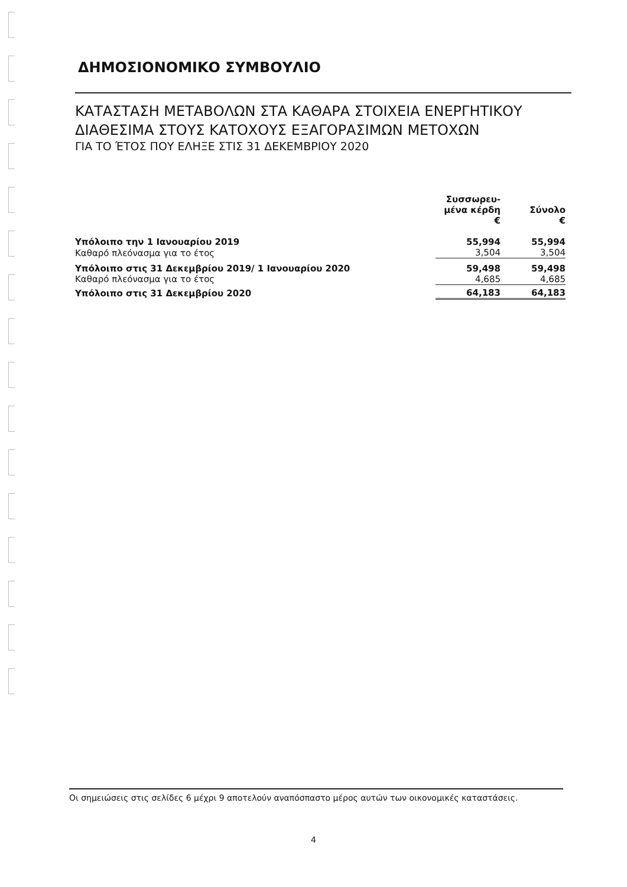ΔΗΜΟΣΙΟΝΟΜΙΚΟ ΣΥΜΒΟΥΛΙΟ
ΚΑΤΑΣΤΑΣΗ ΜΕΤΑΒΟΛΩΝ ΣΤΑ ΚΑΘΑΡΑ ΣΤΟΙΧΕΙΑ ΕΝΕΡΓΗΤΙΚΟΥ
ΔΙΑΘΕΣΙΜΑ ΣΤΟΥΣ ΚΑΤΟΧΟΥΣ ΕΞΑΓΟΡΑΣΙΜΩΝ ΜΕΤΟΧΩΝ
ΓΙΑ ΤΟ ΈΤΟΣ ΠΟΥ ΕΛΗΞΕ ΣΤΙΣ 31 ΔΕΚΕΜΒΡΙΟΥ 2020
| | Συσσωρευ- μένα κέρδη € | Σύνολο € |
| --- | --- | --- |
| Υπόλοιπο την 1 Ιανουαρίου 2019 | 55,994 | 55,994 |
| Καθαρό πλεόνασμα για το έτος | 3,504 | 3,504 |
| Υπόλοιπο στις 31 Δεκεμβρίου 2019/ 1 Ιανουαρίου 2020 | 59,498 | 59,498 |
| Καθαρό πλεόνασμα για το έτος | 4,685 | 4,685 |
| Υπόλοιπο στις 31 Δεκεμβρίου 2020 | 64,183 | 64,183 |
Οι σημειώσεις στις σελίδες 6 μέχρι 9 αποτελούν αναπόσπαστο μέρος αυτών των οικονομικές καταστάσεις.
4